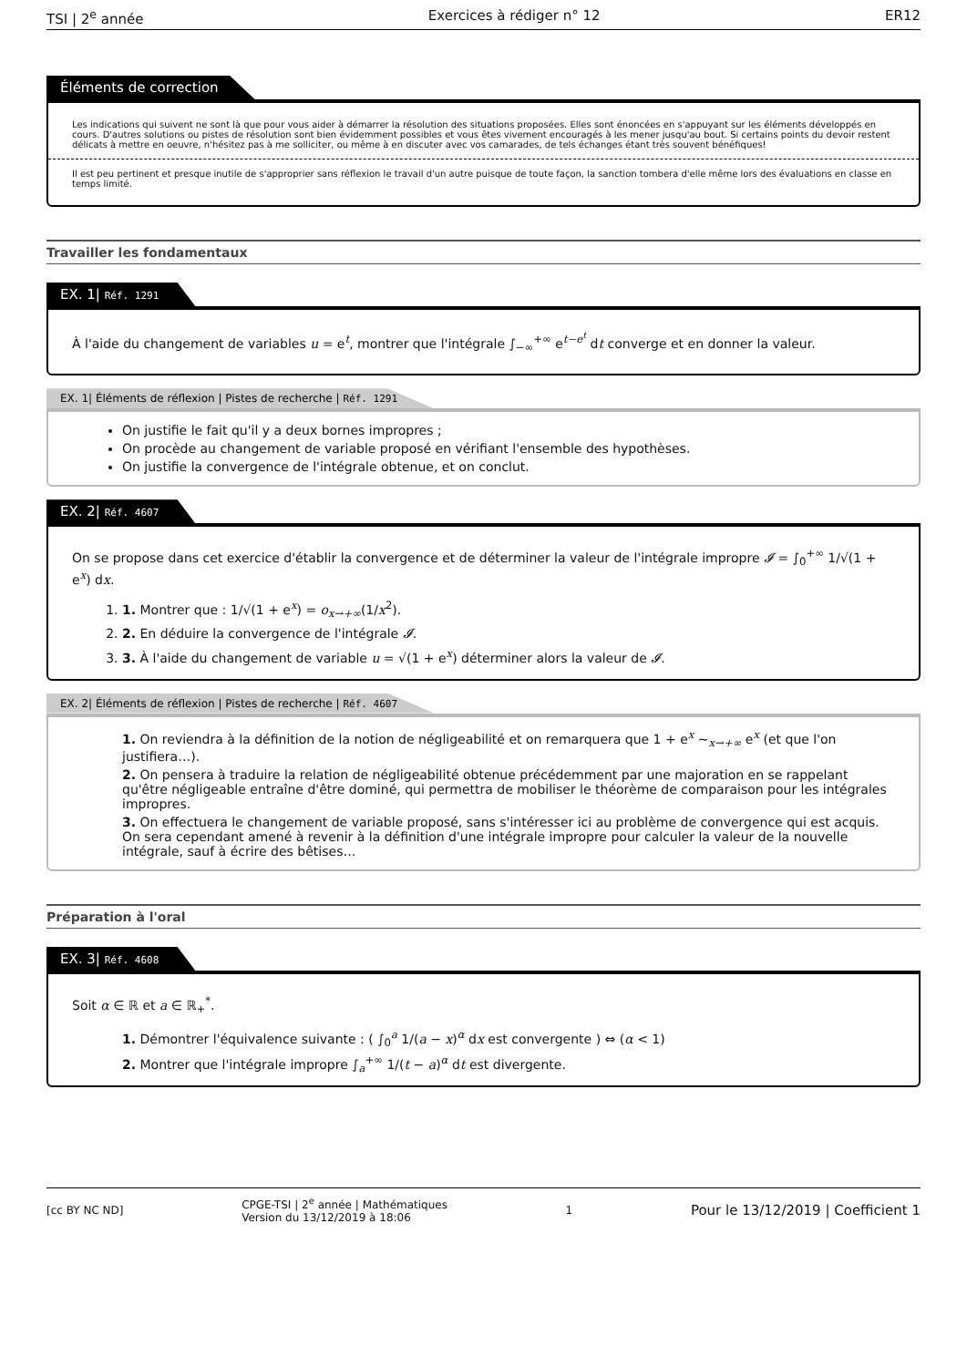TSI | 2<sup>e</sup> année Exercices à rédiger n° 12 ER12
Éléments de correction
Les indications qui suivent ne sont là que pour vous aider à démarrer la résolution des situations proposées. Elles sont énoncées en s'appuyant sur les éléments développés en cours. D'autres solutions ou pistes de résolution sont bien évidemment possibles et vous êtes vivement encouragés à les mener jusqu'au bout. Si certains points du devoir restent délicats à mettre en oeuvre, n'hésitez pas à me solliciter, ou même à en discuter avec vos camarades, de tels échanges étant très souvent bénéfiques!
Il est peu pertinent et presque inutile de s'approprier sans réflexion le travail d'un autre puisque de toute façon, la sanction tombera d'elle même lors des évaluations en classe en temps limité.
Travailler les fondamentaux
EX. 1| Réf. 1291
À l'aide du changement de variables u = e<sup>t</sup>, montrer que l'intégrale ∫<sub>−∞</sub><sup>+∞</sup> e<sup>t−e<sup>t</sup></sup> dt converge et en donner la valeur.
EX. 1| Éléments de réflexion | Pistes de recherche | Réf. 1291
On justifie le fait qu'il y a deux bornes impropres ;
On procède au changement de variable proposé en vérifiant l'ensemble des hypothèses.
On justifie la convergence de l'intégrale obtenue, et on conclut.
EX. 2| Réf. 4607
On se propose dans cet exercice d'établir la convergence et de déterminer la valeur de l'intégrale impropre 𝓘 = ∫<sub>0</sub><sup>+∞</sup> 1/√(1 + e<sup>x</sup>) dx.
1. 1. Montrer que : 1/√(1 + e<sup>x</sup>) = o<sub>x→+∞</sub>(1/x<sup>2</sup>).
2. 2. En déduire la convergence de l'intégrale 𝓘.
3. 3. À l'aide du changement de variable u = √(1 + e<sup>x</sup>) déterminer alors la valeur de 𝓘.
EX. 2| Éléments de réflexion | Pistes de recherche | Réf. 4607
1. On reviendra à la définition de la notion de négligeabilité et on remarquera que 1 + e<sup>x</sup> ∼<sub>x→+∞</sub> e<sup>x</sup> (et que l'on justifiera…).
2. On pensera à traduire la relation de négligeabilité obtenue précédemment par une majoration en se rappelant qu'être négligeable entraîne d'être dominé, qui permettra de mobiliser le théorème de comparaison pour les intégrales impropres.
3. On effectuera le changement de variable proposé, sans s'intéresser ici au problème de convergence qui est acquis. On sera cependant amené à revenir à la définition d'une intégrale impropre pour calculer la valeur de la nouvelle intégrale, sauf à écrire des bêtises…
Préparation à l'oral
EX. 3| Réf. 4608
Soit α ∈ ℝ et a ∈ ℝ<sub>+</sub><sup>*</sup>.
1. Démontrer l'équivalence suivante : ( ∫<sub>0</sub><sup>a</sup> 1/(a − x)<sup>α</sup> dx est convergente ) ⇔ (α < 1)
2. Montrer que l'intégrale impropre ∫<sub>a</sub><sup>+∞</sup> 1/(t − a)<sup>α</sup> dt est divergente.
[cc BY NC ND] CPGE-TSI | 2<sup>e</sup> année | Mathématiques
Version du 13/12/2019 à 18:06 1 Pour le 13/12/2019 | Coefficient 1